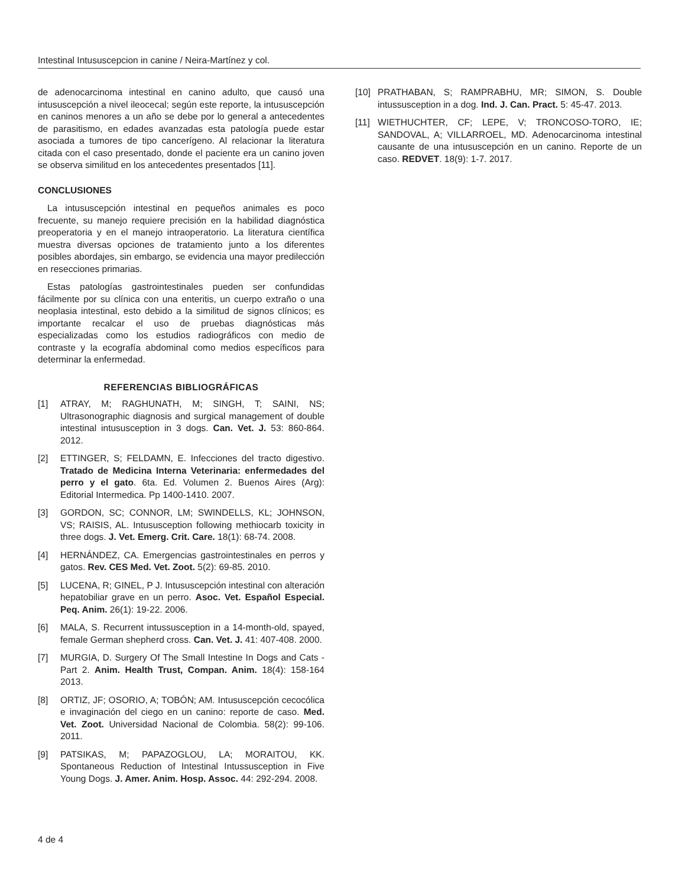Intestinal Intususcepcion in canine / Neira-Martínez y col.
de adenocarcinoma intestinal en canino adulto, que causó una intususcepción a nivel ileocecal; según este reporte, la intususcepción en caninos menores a un año se debe por lo general a antecedentes de parasitismo, en edades avanzadas esta patología puede estar asociada a tumores de tipo cancerígeno. Al relacionar la literatura citada con el caso presentado, donde el paciente era un canino joven se observa similitud en los antecedentes presentados [11].
CONCLUSIONES
La intususcepción intestinal en pequeños animales es poco frecuente, su manejo requiere precisión en la habilidad diagnóstica preoperatoria y en el manejo intraoperatorio. La literatura científica muestra diversas opciones de tratamiento junto a los diferentes posibles abordajes, sin embargo, se evidencia una mayor predilección en resecciones primarias.
Estas patologías gastrointestinales pueden ser confundidas fácilmente por su clínica con una enteritis, un cuerpo extraño o una neoplasia intestinal, esto debido a la similitud de signos clínicos; es importante recalcar el uso de pruebas diagnósticas más especializadas como los estudios radiográficos con medio de contraste y la ecografía abdominal como medios específicos para determinar la enfermedad.
REFERENCIAS BIBLIOGRÁFICAS
[1] ATRAY, M; RAGHUNATH, M; SINGH, T; SAINI, NS; Ultrasonographic diagnosis and surgical management of double intestinal intususception in 3 dogs. Can. Vet. J. 53: 860-864. 2012.
[2] ETTINGER, S; FELDAMN, E. Infecciones del tracto digestivo. Tratado de Medicina Interna Veterinaria: enfermedades del perro y el gato. 6ta. Ed. Volumen 2. Buenos Aires (Arg): Editorial Intermedica. Pp 1400-1410. 2007.
[3] GORDON, SC; CONNOR, LM; SWINDELLS, KL; JOHNSON, VS; RAISIS, AL. Intususception following methiocarb toxicity in three dogs. J. Vet. Emerg. Crit. Care. 18(1): 68-74. 2008.
[4] HERNÁNDEZ, CA. Emergencias gastrointestinales en perros y gatos. Rev. CES Med. Vet. Zoot. 5(2): 69-85. 2010.
[5] LUCENA, R; GINEL, P J. Intususcepción intestinal con alteración hepatobiliar grave en un perro. Asoc. Vet. Español Especial. Peq. Anim. 26(1): 19-22. 2006.
[6] MALA, S. Recurrent intussusception in a 14-month-old, spayed, female German shepherd cross. Can. Vet. J. 41: 407-408. 2000.
[7] MURGIA, D. Surgery Of The Small Intestine In Dogs and Cats - Part 2. Anim. Health Trust, Compan. Anim. 18(4): 158-164 2013.
[8] ORTIZ, JF; OSORIO, A; TOBÓN; AM. Intususcepción cecocólica e invaginación del ciego en un canino: reporte de caso. Med. Vet. Zoot. Universidad Nacional de Colombia. 58(2): 99-106. 2011.
[9] PATSIKAS, M; PAPAZOGLOU, LA; MORAITOU, KK. Spontaneous Reduction of Intestinal Intussusception in Five Young Dogs. J. Amer. Anim. Hosp. Assoc. 44: 292-294. 2008.
[10] PRATHABAN, S; RAMPRABHU, MR; SIMON, S. Double intussusception in a dog. Ind. J. Can. Pract. 5: 45-47. 2013.
[11] WIETHUCHTER, CF; LEPE, V; TRONCOSO-TORO, IE; SANDOVAL, A; VILLARROEL, MD. Adenocarcinoma intestinal causante de una intususcepción en un canino. Reporte de un caso. REDVET. 18(9): 1-7. 2017.
4 de 4